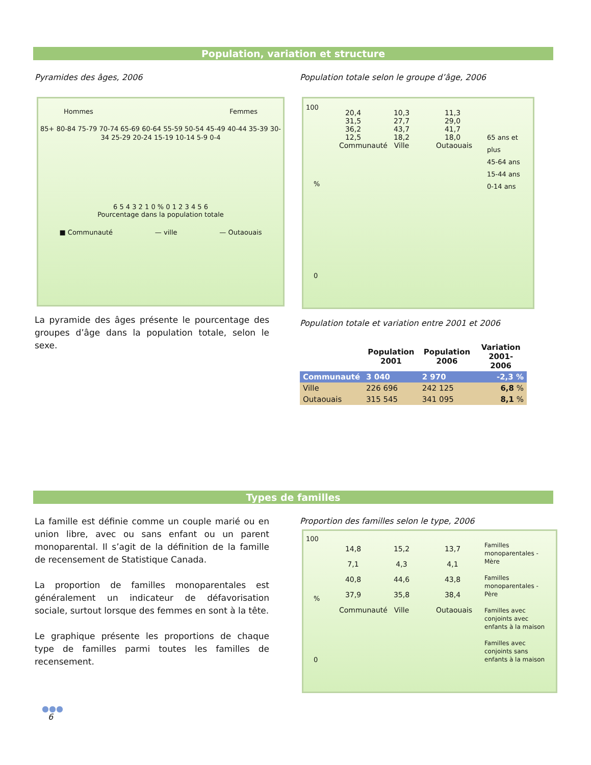Population, variation et structure
Pyramides des âges, 2006
Population totale selon le groupe d’âge, 2006
Hommes Femmes
85+ 80-84 75-79 70-74 65-69 60-64 55-59 50-54 45-49 40-44 35-39 30-34 25-29 20-24 15-19 10-14 5-9 0-4
6 5 4 3 2 1 0 % 0 1 2 3 4 5 6
Pourcentage dans la population totale
■ Communauté — ville — Outaouais
100
%
0
20,4
31,5
36,2
12,5
Communauté
10,3
27,7
43,7
18,2
Ville
11,3
29,0
41,7
18,0
Outaouais
65 ans et plus
45-64 ans
15-44 ans
0-14 ans
La pyramide des âges présente le pourcentage des groupes d’âge dans la population totale, selon le sexe.
Population totale et variation entre 2001 et 2006
| | Population 2001 | Population 2006 | Variation 2001-2006 |
| --- | --- | --- | --- |
| Communauté | 3 040 | 2 970 | -2,3 % |
| Ville | 226 696 | 242 125 | 6,8 % |
| Outaouais | 315 545 | 341 095 | 8,1 % |
Types de familles
La famille est définie comme un couple marié ou en union libre, avec ou sans enfant ou un parent monoparental. Il s’agit de la définition de la famille de recensement de Statistique Canada.
La proportion de familles monoparentales est généralement un indicateur de défavorisation sociale, surtout lorsque des femmes en sont à la tête.
Le graphique présente les proportions de chaque type de familles parmi toutes les familles de recensement.
Proportion des familles selon le type, 2006
100
%
0
14,8
7,1
40,8
37,9
Communauté
15,2
4,3
44,6
35,8
Ville
13,7
4,1
43,8
38,4
Outaouais
Familles monoparentales - Mère
Familles monoparentales - Père
Familles avec conjoints avec enfants à la maison
Familles avec conjoints sans enfants à la maison
●●●
6